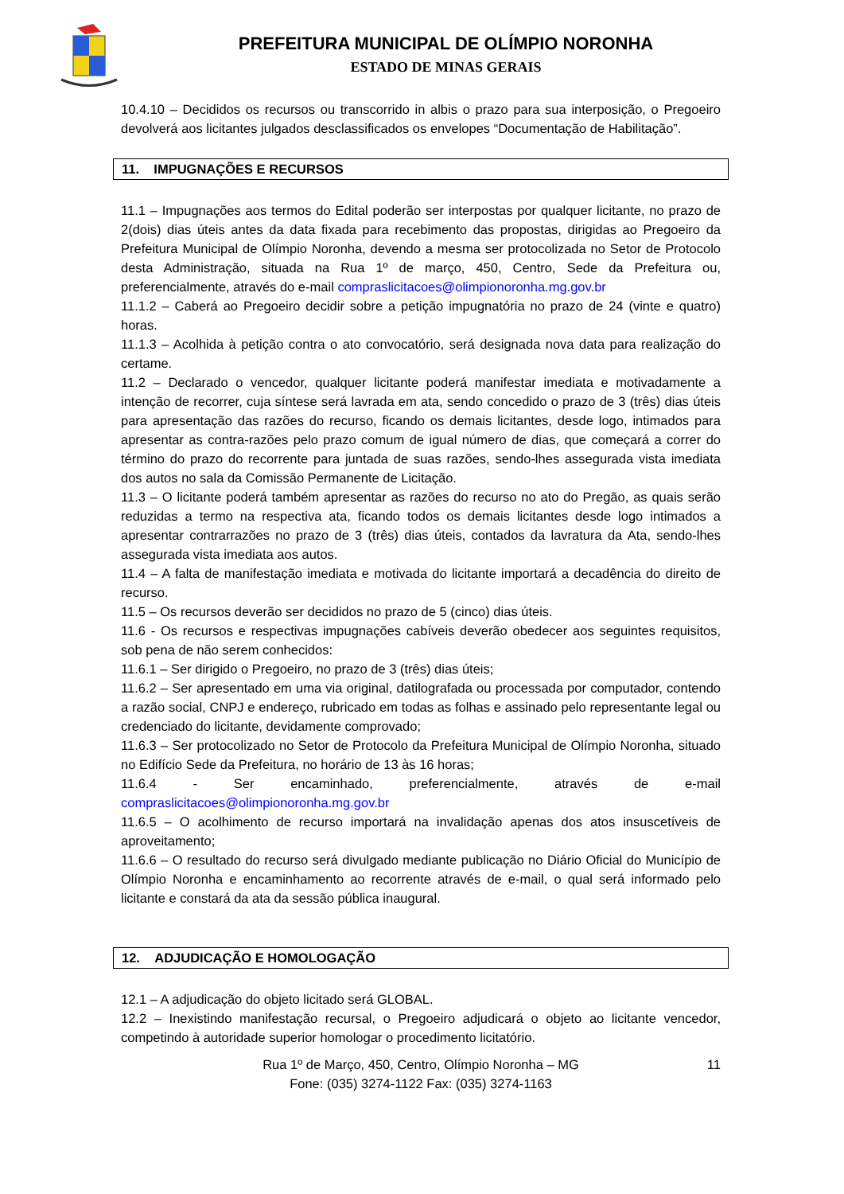PREFEITURA MUNICIPAL DE OLÍMPIO NORONHA
ESTADO DE MINAS GERAIS
10.4.10 – Decididos os recursos ou transcorrido in albis o prazo para sua interposição, o Pregoeiro devolverá aos licitantes julgados desclassificados os envelopes “Documentação de Habilitação”.
11. IMPUGNAÇÕES E RECURSOS
11.1 – Impugnações aos termos do Edital poderão ser interpostas por qualquer licitante, no prazo de 2(dois) dias úteis antes da data fixada para recebimento das propostas, dirigidas ao Pregoeiro da Prefeitura Municipal de Olímpio Noronha, devendo a mesma ser protocolizada no Setor de Protocolo desta Administração, situada na Rua 1º de março, 450, Centro, Sede da Prefeitura ou, preferencialmente, através do e-mail compraslicitacoes@olimpionoronha.mg.gov.br
11.1.2 – Caberá ao Pregoeiro decidir sobre a petição impugnatória no prazo de 24 (vinte e quatro) horas.
11.1.3 – Acolhida à petição contra o ato convocatório, será designada nova data para realização do certame.
11.2 – Declarado o vencedor, qualquer licitante poderá manifestar imediata e motivadamente a intenção de recorrer, cuja síntese será lavrada em ata, sendo concedido o prazo de 3 (três) dias úteis para apresentação das razões do recurso, ficando os demais licitantes, desde logo, intimados para apresentar as contra-razões pelo prazo comum de igual número de dias, que começará a correr do término do prazo do recorrente para juntada de suas razões, sendo-lhes assegurada vista imediata dos autos no sala da Comissão Permanente de Licitação.
11.3 – O licitante poderá também apresentar as razões do recurso no ato do Pregão, as quais serão reduzidas a termo na respectiva ata, ficando todos os demais licitantes desde logo intimados a apresentar contrarrazões no prazo de 3 (três) dias úteis, contados da lavratura da Ata, sendo-lhes assegurada vista imediata aos autos.
11.4 – A falta de manifestação imediata e motivada do licitante importará a decadência do direito de recurso.
11.5 – Os recursos deverão ser decididos no prazo de 5 (cinco) dias úteis.
11.6 - Os recursos e respectivas impugnações cabíveis deverão obedecer aos seguintes requisitos, sob pena de não serem conhecidos:
11.6.1 – Ser dirigido o Pregoeiro, no prazo de 3 (três) dias úteis;
11.6.2 – Ser apresentado em uma via original, datilografada ou processada por computador, contendo a razão social, CNPJ e endereço, rubricado em todas as folhas e assinado pelo representante legal ou credenciado do licitante, devidamente comprovado;
11.6.3 – Ser protocolizado no Setor de Protocolo da Prefeitura Municipal de Olímpio Noronha, situado no Edifício Sede da Prefeitura, no horário de 13 às 16 horas;
11.6.4 - Ser encaminhado, preferencialmente, através de e-mail compraslicitacoes@olimpionoronha.mg.gov.br
11.6.5 – O acolhimento de recurso importará na invalidação apenas dos atos insuscetíveis de aproveitamento;
11.6.6 – O resultado do recurso será divulgado mediante publicação no Diário Oficial do Município de Olímpio Noronha e encaminhamento ao recorrente através de e-mail, o qual será informado pelo licitante e constará da ata da sessão pública inaugural.
12. ADJUDICAÇÃO E HOMOLOGAÇÃO
12.1 – A adjudicação do objeto licitado será GLOBAL.
12.2 – Inexistindo manifestação recursal, o Pregoeiro adjudicará o objeto ao licitante vencedor, competindo à autoridade superior homologar o procedimento licitatório.
11 Rua 1º de Março, 450, Centro, Olímpio Noronha – MG
Fone: (035) 3274-1122 Fax: (035) 3274-1163